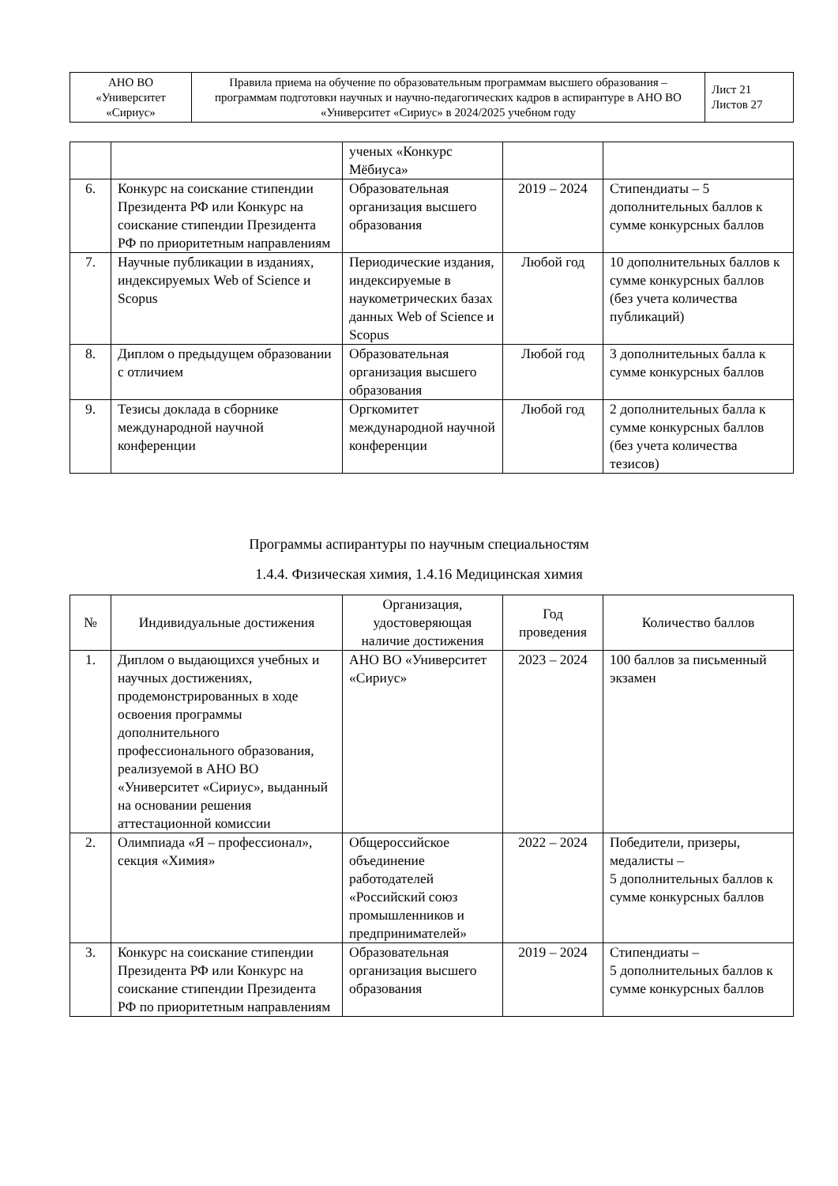| АНО ВО «Университет «Сириус» | Правила приема на обучение по образовательным программам высшего образования – программам подготовки научных и научно-педагогических кадров в аспирантуре в АНО ВО «Университет «Сириус» в 2024/2025 учебном году | Лист 21 Листов 27 |
| | | ученых «Конкурс Мёбиуса» | | |
| 6. | Конкурс на соискание стипендии Президента РФ или Конкурс на соискание стипендии Президента РФ по приоритетным направлениям | Образовательная организация высшего образования | 2019 – 2024 | Стипендиаты – 5 дополнительных баллов к сумме конкурсных баллов |
| 7. | Научные публикации в изданиях, индексируемых Web of Science и Scopus | Периодические издания, индексируемые в наукометрических базах данных Web of Science и Scopus | Любой год | 10 дополнительных баллов к сумме конкурсных баллов (без учета количества публикаций) |
| 8. | Диплом о предыдущем образовании с отличием | Образовательная организация высшего образования | Любой год | 3 дополнительных балла к сумме конкурсных баллов |
| 9. | Тезисы доклада в сборнике международной научной конференции | Оргкомитет международной научной конференции | Любой год | 2 дополнительных балла к сумме конкурсных баллов (без учета количества тезисов) |
Программы аспирантуры по научным специальностям
1.4.4. Физическая химия, 1.4.16 Медицинская химия
| № | Индивидуальные достижения | Организация, удостоверяющая наличие достижения | Год проведения | Количество баллов |
| --- | --- | --- | --- | --- |
| 1. | Диплом о выдающихся учебных и научных достижениях, продемонстрированных в ходе освоения программы дополнительного профессионального образования, реализуемой в АНО ВО «Университет «Сириус», выданный на основании решения аттестационной комиссии | АНО ВО «Университет «Сириус» | 2023 – 2024 | 100 баллов за письменный экзамен |
| 2. | Олимпиада «Я – профессионал», секция «Химия» | Общероссийское объединение работодателей «Российский союз промышленников и предпринимателей» | 2022 – 2024 | Победители, призеры, медалисты – 5 дополнительных баллов к сумме конкурсных баллов |
| 3. | Конкурс на соискание стипендии Президента РФ или Конкурс на соискание стипендии Президента РФ по приоритетным направлениям | Образовательная организация высшего образования | 2019 – 2024 | Стипендиаты – 5 дополнительных баллов к сумме конкурсных баллов |